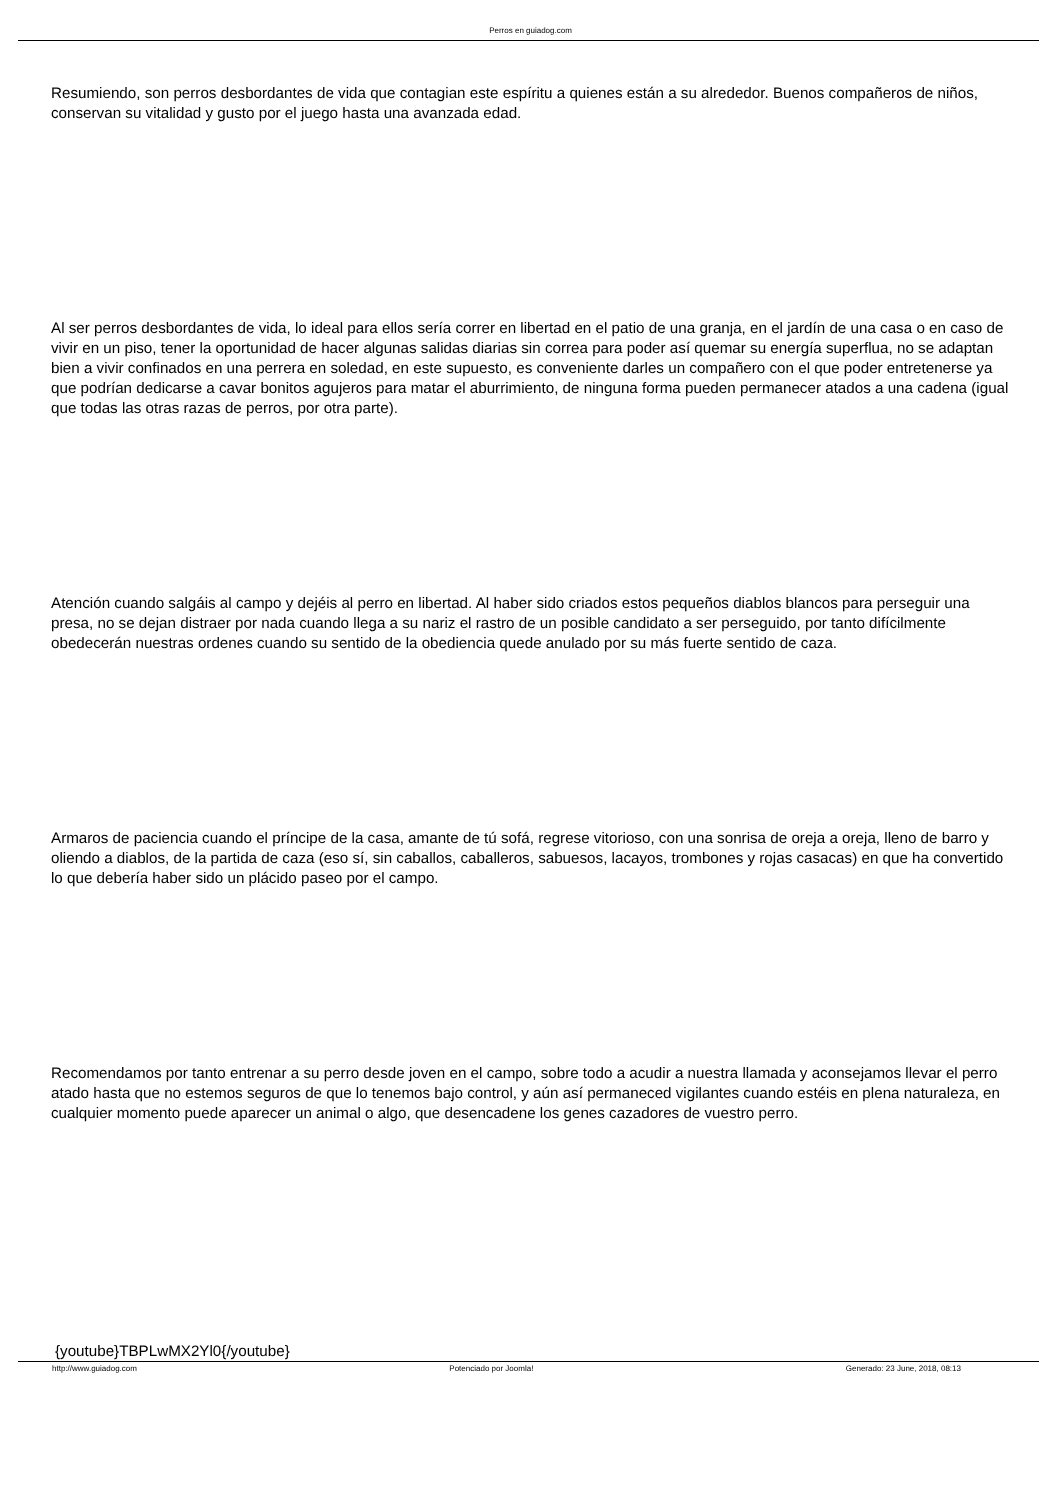Perros en guiadog.com
Resumiendo, son perros desbordantes de vida que contagian este espíritu a quienes están a su alrededor. Buenos compañeros de niños, conservan su vitalidad y gusto por el juego hasta una avanzada edad.
Al ser perros desbordantes de vida, lo ideal para ellos sería correr en libertad en el patio de una granja, en el jardín de una casa o en caso de vivir en un piso, tener la oportunidad de hacer algunas salidas diarias sin correa para poder así quemar su energía superflua, no se adaptan bien a vivir confinados en una perrera en soledad, en este supuesto, es conveniente darles un compañero con el que poder entretenerse ya que podrían dedicarse a cavar bonitos agujeros para matar el aburrimiento, de ninguna forma pueden permanecer atados a una cadena (igual que todas las otras razas de perros, por otra parte).
Atención cuando salgáis al campo y dejéis al perro en libertad. Al haber sido criados estos pequeños diablos blancos para perseguir una presa, no se dejan distraer por nada cuando llega a su nariz el rastro de un posible candidato a ser perseguido, por tanto difícilmente obedecerán nuestras ordenes cuando su sentido de la obediencia quede anulado por su más fuerte sentido de caza.
Armaros de paciencia cuando el príncipe de la casa, amante de tú sofá, regrese vitorioso, con una sonrisa de oreja a oreja, lleno de barro y oliendo a diablos, de la partida de caza (eso sí, sin caballos, caballeros, sabuesos, lacayos, trombones y rojas casacas) en que ha convertido lo que debería haber sido un plácido paseo por el campo.
Recomendamos por tanto entrenar a su perro desde joven en el campo, sobre todo a acudir a nuestra llamada y aconsejamos llevar el perro atado hasta que no estemos seguros de que lo tenemos bajo control, y aún así permaneced vigilantes cuando estéis en plena naturaleza, en cualquier momento puede aparecer un animal o algo, que desencadene los genes cazadores de vuestro perro.
{youtube}TBPLwMX2Yl0{/youtube}
http://www.guiadog.com Potenciado por Joomla! Generado: 23 June, 2018, 08:13